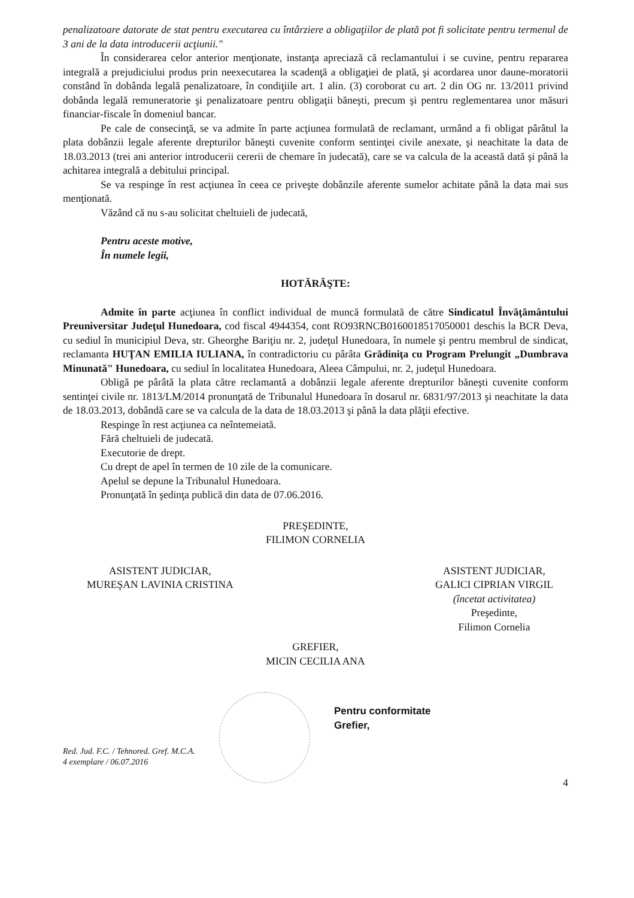penalizatoare datorate de stat pentru executarea cu întârziere a obligaţiilor de plată pot fi solicitate pentru termenul de 3 ani de la data introducerii acţiunii."
În considerarea celor anterior menţionate, instanţa apreciază că reclamantului i se cuvine, pentru repararea integrală a prejudiciului produs prin neexecutarea la scadenţă a obligaţiei de plată, şi acordarea unor daune-moratorii constând în dobânda legală penalizatoare, în condiţiile art. 1 alin. (3) coroborat cu art. 2 din OG nr. 13/2011 privind dobânda legală remuneratorie şi penalizatoare pentru obligaţii băneşti, precum şi pentru reglementarea unor măsuri financiar-fiscale în domeniul bancar.
Pe cale de consecinţă, se va admite în parte acţiunea formulată de reclamant, urmând a fi obligat pârâtul la plata dobânzii legale aferente drepturilor băneşti cuvenite conform sentinţei civile anexate, şi neachitate la data de 18.03.2013 (trei ani anterior introducerii cererii de chemare în judecată), care se va calcula de la această dată şi până la achitarea integrală a debitului principal.
Se va respinge în rest acţiunea în ceea ce priveşte dobânzile aferente sumelor achitate până la data mai sus menţionată.
Văzând că nu s-au solicitat cheltuieli de judecată,
Pentru aceste motive,
În numele legii,
HOTĂRĂŞTE:
Admite în parte acţiunea în conflict individual de muncă formulată de către Sindicatul Învăţământului Preuniversitar Judeţul Hunedoara, cod fiscal 4944354, cont RO93RNCB0160018517050001 deschis la BCR Deva, cu sediul în municipiul Deva, str. Gheorghe Bariţiu nr. 2, judeţul Hunedoara, în numele şi pentru membrul de sindicat, reclamanta HUŢAN EMILIA IULIANA, în contradictoriu cu pârâta Grădiniţa cu Program Prelungit „Dumbrava Minunată" Hunedoara, cu sediul în localitatea Hunedoara, Aleea Câmpului, nr. 2, judeţul Hunedoara.
Obligă pe pârâtă la plata către reclamantă a dobânzii legale aferente drepturilor băneşti cuvenite conform sentinţei civile nr. 1813/LM/2014 pronunţată de Tribunalul Hunedoara în dosarul nr. 6831/97/2013 şi neachitate la data de 18.03.2013, dobândă care se va calcula de la data de 18.03.2013 şi până la data plăţii efective.
Respinge în rest acţiunea ca neîntemeiată.
Fără cheltuieli de judecată.
Executorie de drept.
Cu drept de apel în termen de 10 zile de la comunicare.
Apelul se depune la Tribunalul Hunedoara.
Pronunţată în şedinţa publică din data de 07.06.2016.
PREŞEDINTE,
FILIMON CORNELIA
ASISTENT JUDICIAR,
MUREŞAN LAVINIA CRISTINA
ASISTENT JUDICIAR,
GALICI CIPRIAN VIRGIL
(încetat activitatea)
Preşedinte,
Filimon Cornelia
GREFIER,
MICIN CECILIA ANA
Red. Jud. F.C. / Tehnored. Gref. M.C.A.
4 exemplare / 06.07.2016
Pentru conformitate
Grefier,
4